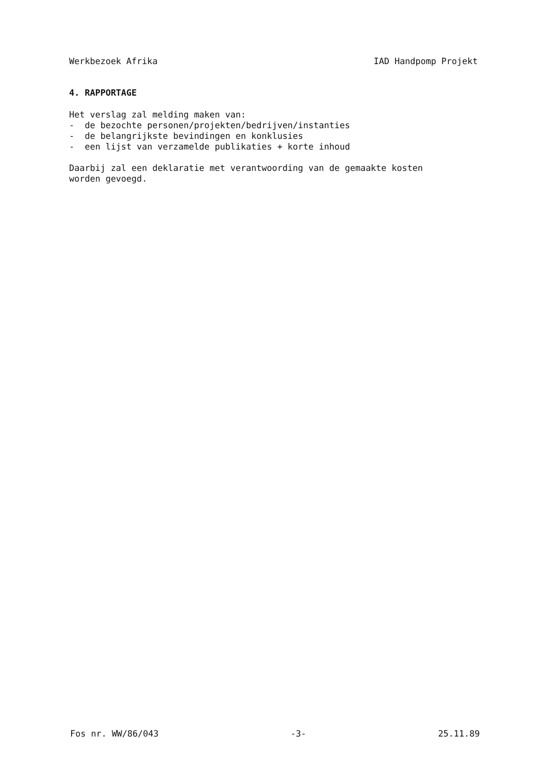Werkbezoek Afrika IAD Handpomp Projekt
4. RAPPORTAGE
Het verslag zal melding maken van:
- de bezochte personen/projekten/bedrijven/instanties
- de belangrijkste bevindingen en konklusies
- een lijst van verzamelde publikaties + korte inhoud
Daarbij zal een deklaratie met verantwoording van de gemaakte kosten
worden gevoegd.
Fos nr. WW/86/043 -3- 25.11.89